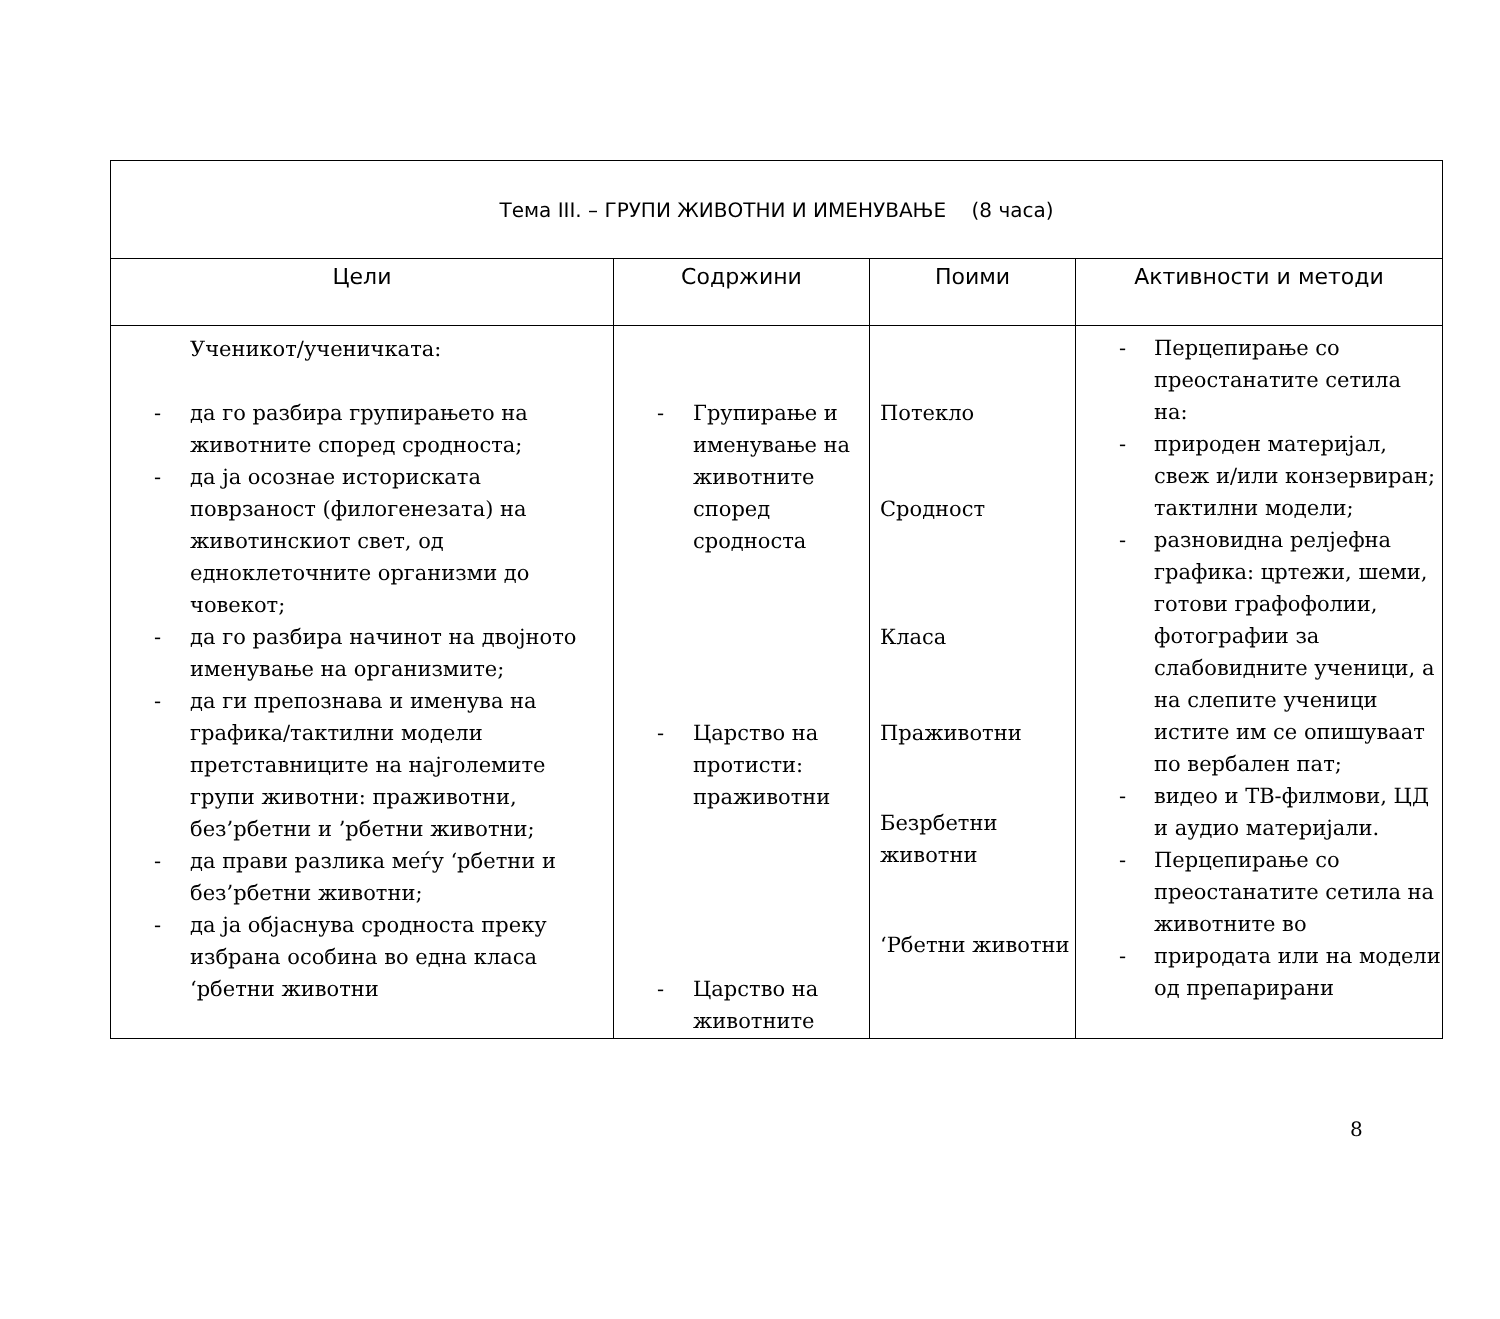| Тема III. – ГРУПИ ЖИВОТНИ И ИМЕНУВАЊЕ (8 часа) | | | |
| Цели | Содржини | Поими | Активности и методи |
| Ученикот/ученичката: - да го разбира групирањето на животните според сродноста; - да ја осознае историската поврзаност (филогенезата) на животинскиот свет, од едноклеточните организми до човекот; - да го разбира начинот на двојното именување на организмите; - да ги препознава и именува на графика/тактилни модели претставниците на најголемите групи животни: праживотни, без’рбетни и ’рбетни животни; - да прави разлика меѓу ‘рбетни и без’рбетни животни; - да ја објаснува сродноста преку избрана особина во една класа ‘рбетни животни | - Групирање и именување на животните според сродноста - Царство на протисти: праживотни - Царство на животните | Потекло Сродност Класа Праживотни Безрбетни животни ‘Рбетни животни | - Перцепирање со преостанатите сетила на: - природен материјал, свеж и/или конзервиран; тактилни модели; - разновидна релјефна графика: цртежи, шеми, готови графофолии, фотографии за слабовидните ученици, а на слепите ученици истите им се опишуваат по вербален пат; - видео и ТВ-филмови, ЦД и аудио материјали. - Перцепирање со преостанатите сетила на животните во - природата или на модели од препарирани |
8